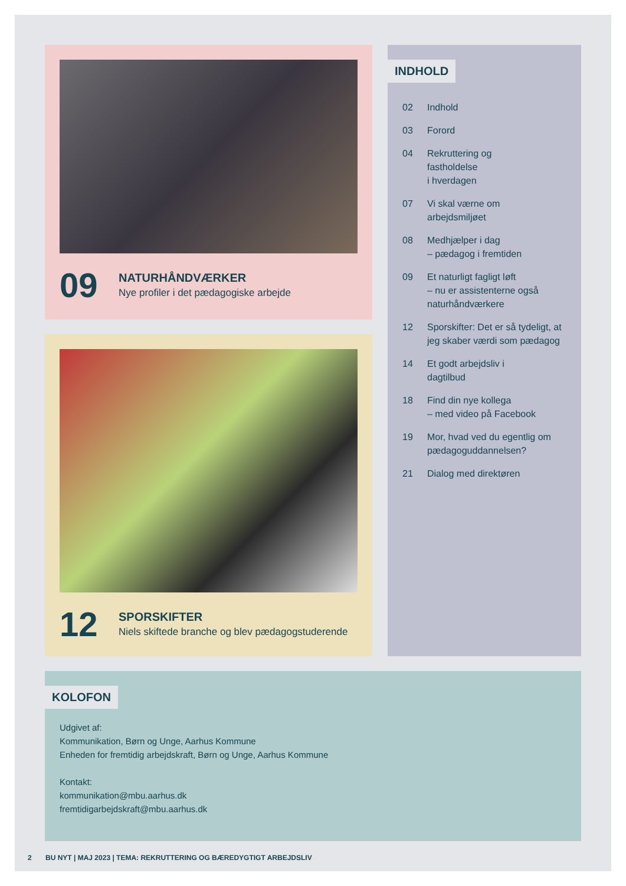09
NATURHÅNDVÆRKER
Nye profiler i det pædagogiske arbejde
12
SPORSKIFTER
Niels skiftede branche og blev pædagogstuderende
INDHOLD
02 Indhold
03 Forord
04 Rekruttering og
fastholdelse
i hverdagen
07 Vi skal værne om
arbejdsmiljøet
08 Medhjælper i dag
– pædagog i fremtiden
09 Et naturligt fagligt løft
– nu er assistenterne også
naturhåndværkere
12 Sporskifter: Det er så tydeligt, at
jeg skaber værdi som pædagog
14 Et godt arbejdsliv i
dagtilbud
18 Find din nye kollega
– med video på Facebook
19 Mor, hvad ved du egentlig om
pædagoguddannelsen?
21 Dialog med direktøren
KOLOFON
Udgivet af:
Kommunikation, Børn og Unge, Aarhus Kommune
Enheden for fremtidig arbejdskraft, Børn og Unge, Aarhus Kommune
Kontakt:
kommunikation@mbu.aarhus.dk
fremtidigarbejdskraft@mbu.aarhus.dk
2 BU NYT | MAJ 2023 | TEMA: REKRUTTERING OG BÆREDYGTIGT ARBEJDSLIV